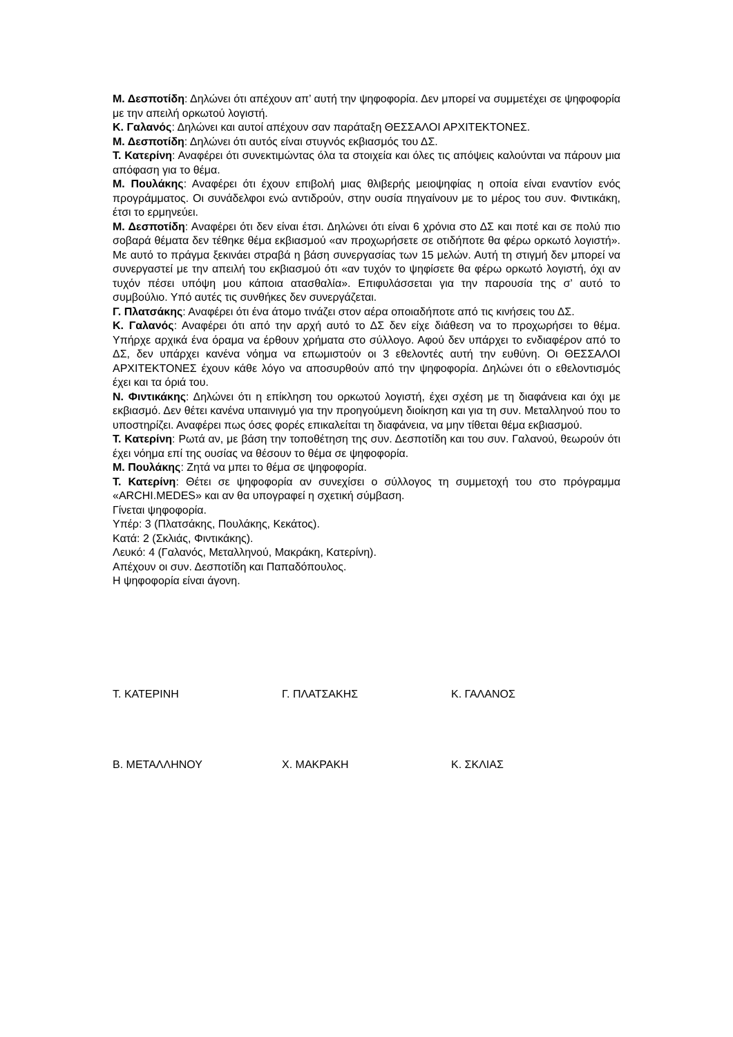Μ. Δεσποτίδη: Δηλώνει ότι απέχουν απ’ αυτή την ψηφοφορία. Δεν μπορεί να συμμετέχει σε ψηφοφορία με την απειλή ορκωτού λογιστή.
Κ. Γαλανός: Δηλώνει και αυτοί απέχουν σαν παράταξη ΘΕΣΣΑΛΟΙ ΑΡΧΙΤΕΚΤΟΝΕΣ.
Μ. Δεσποτίδη: Δηλώνει ότι αυτός είναι στυγνός εκβιασμός του ΔΣ.
Τ. Κατερίνη: Αναφέρει ότι συνεκτιμώντας όλα τα στοιχεία και όλες τις απόψεις καλούνται να πάρουν μια απόφαση για το θέμα.
Μ. Πουλάκης: Αναφέρει ότι έχουν επιβολή μιας θλιβερής μειοψηφίας η οποία είναι εναντίον ενός προγράμματος. Οι συνάδελφοι ενώ αντιδρούν, στην ουσία πηγαίνουν με το μέρος του συν. Φιντικάκη, έτσι το ερμηνεύει.
Μ. Δεσποτίδη: Αναφέρει ότι δεν είναι έτσι. Δηλώνει ότι είναι 6 χρόνια στο ΔΣ και ποτέ και σε πολύ πιο σοβαρά θέματα δεν τέθηκε θέμα εκβιασμού «αν προχωρήσετε σε οτιδήποτε θα φέρω ορκωτό λογιστή». Με αυτό το πράγμα ξεκινάει στραβά η βάση συνεργασίας των 15 μελών. Αυτή τη στιγμή δεν μπορεί να συνεργαστεί με την απειλή του εκβιασμού ότι «αν τυχόν το ψηφίσετε θα φέρω ορκωτό λογιστή, όχι αν τυχόν πέσει υπόψη μου κάποια ατασθαλία». Επιφυλάσσεται για την παρουσία της σ’ αυτό το συμβούλιο. Υπό αυτές τις συνθήκες δεν συνεργάζεται.
Γ. Πλατσάκης: Αναφέρει ότι ένα άτομο τινάζει στον αέρα οποιαδήποτε από τις κινήσεις του ΔΣ.
Κ. Γαλανός: Αναφέρει ότι από την αρχή αυτό το ΔΣ δεν είχε διάθεση να το προχωρήσει το θέμα. Υπήρχε αρχικά ένα όραμα να έρθουν χρήματα στο σύλλογο. Αφού δεν υπάρχει το ενδιαφέρον από το ΔΣ, δεν υπάρχει κανένα νόημα να επωμιστούν οι 3 εθελοντές αυτή την ευθύνη. Οι ΘΕΣΣΑΛΟΙ ΑΡΧΙΤΕΚΤΟΝΕΣ έχουν κάθε λόγο να αποσυρθούν από την ψηφοφορία. Δηλώνει ότι ο εθελοντισμός έχει και τα όριά του.
Ν. Φιντικάκης: Δηλώνει ότι η επίκληση του ορκωτού λογιστή, έχει σχέση με τη διαφάνεια και όχι με εκβιασμό. Δεν θέτει κανένα υπαινιγμό για την προηγούμενη διοίκηση και για τη συν. Μεταλληνού που το υποστηρίζει. Αναφέρει πως όσες φορές επικαλείται τη διαφάνεια, να μην τίθεται θέμα εκβιασμού.
Τ. Κατερίνη: Ρωτά αν, με βάση την τοποθέτηση της συν. Δεσποτίδη και του συν. Γαλανού, θεωρούν ότι έχει νόημα επί της ουσίας να θέσουν το θέμα σε ψηφοφορία.
Μ. Πουλάκης: Ζητά να μπει το θέμα σε ψηφοφορία.
Τ. Κατερίνη: Θέτει σε ψηφοφορία αν συνεχίσει ο σύλλογος τη συμμετοχή του στο πρόγραμμα «ARCHI.MEDES» και αν θα υπογραφεί η σχετική σύμβαση.
Γίνεται ψηφοφορία.
Υπέρ: 3 (Πλατσάκης, Πουλάκης, Κεκάτος).
Κατά: 2 (Σκλιάς, Φιντικάκης).
Λευκό: 4 (Γαλανός, Μεταλληνού, Μακράκη, Κατερίνη).
Απέχουν οι συν. Δεσποτίδη και Παπαδόπουλος.
Η ψηφοφορία είναι άγονη.
Τ. ΚΑΤΕΡΙΝΗ Γ. ΠΛΑΤΣΑΚΗΣ Κ. ΓΑΛΑΝΟΣ
Β. ΜΕΤΑΛΛΗΝΟΥ Χ. ΜΑΚΡΑΚΗ Κ. ΣΚΛΙΑΣ